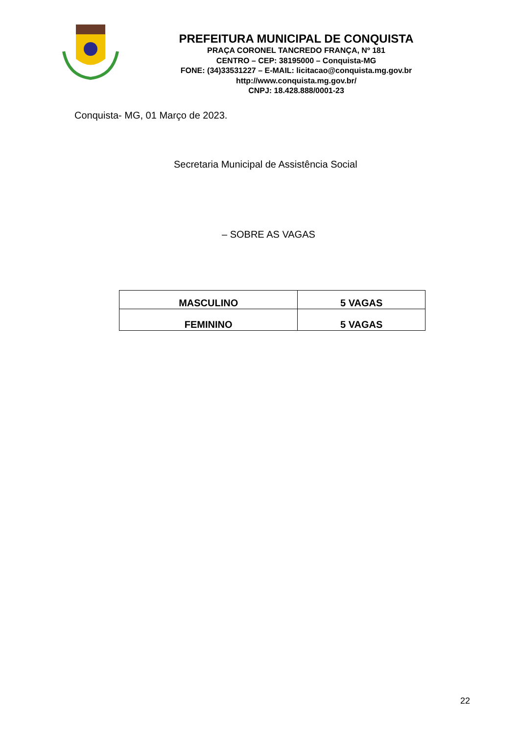PREFEITURA MUNICIPAL DE CONQUISTA
PRAÇA CORONEL TANCREDO FRANÇA, Nº 181
CENTRO – CEP: 38195000 – Conquista-MG
FONE: (34)33531227 – E-MAIL: licitacao@conquista.mg.gov.br
http://www.conquista.mg.gov.br/
CNPJ: 18.428.888/0001-23
Conquista- MG, 01 Março de 2023.
Secretaria Municipal de Assistência Social
– SOBRE AS VAGAS
| MASCULINO | 5 VAGAS |
| FEMININO | 5 VAGAS |
22